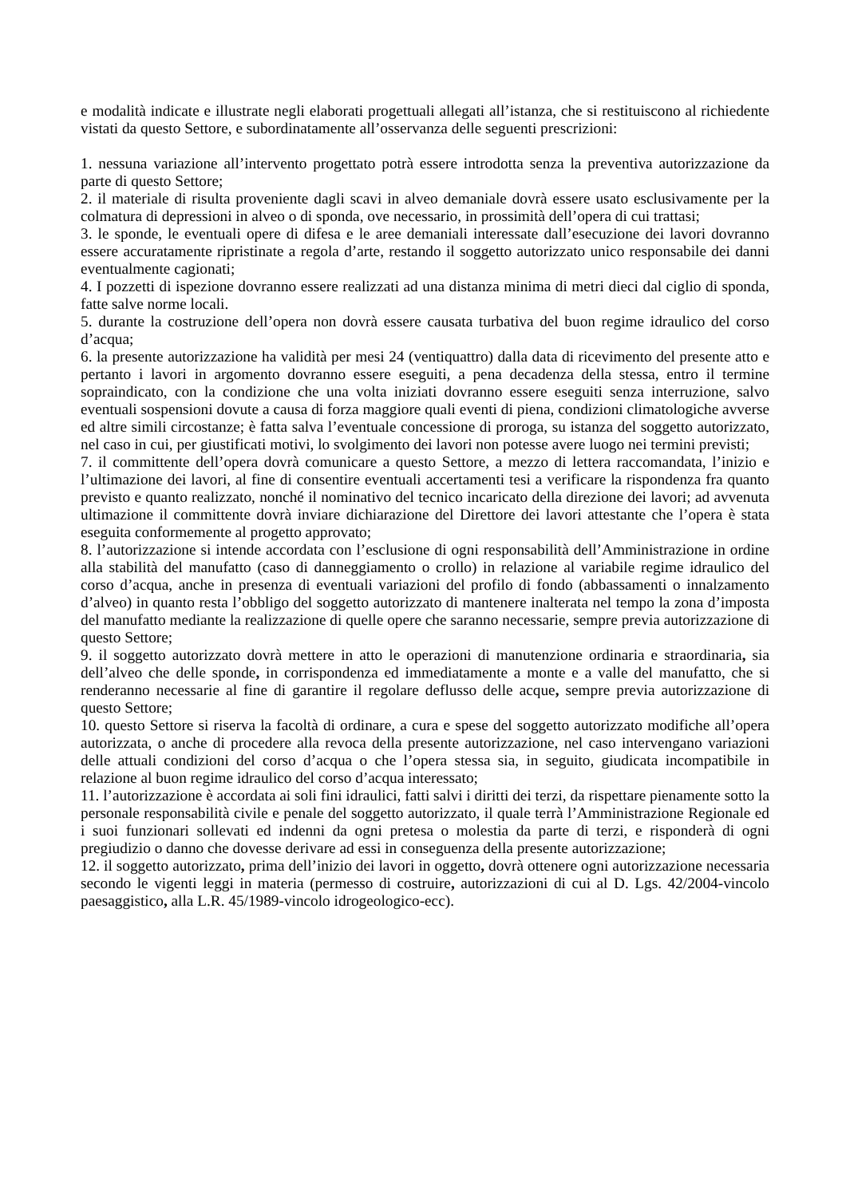e modalità indicate e illustrate negli elaborati progettuali allegati all’istanza, che si restituiscono al richiedente vistati da questo Settore, e subordinatamente all’osservanza delle seguenti prescrizioni:
1. nessuna variazione all’intervento progettato potrà essere introdotta senza la preventiva autorizzazione da parte di questo Settore;
2. il materiale di risulta proveniente dagli scavi in alveo demaniale dovrà essere usato esclusivamente per la colmatura di depressioni in alveo o di sponda, ove necessario, in prossimità dell’opera di cui trattasi;
3. le sponde, le eventuali opere di difesa e le aree demaniali interessate dall’esecuzione dei lavori dovranno essere accuratamente ripristinate a regola d’arte, restando il soggetto autorizzato unico responsabile dei danni eventualmente cagionati;
4. I pozzetti di ispezione dovranno essere realizzati ad una distanza minima di metri dieci dal ciglio di sponda, fatte salve norme locali.
5. durante la costruzione dell’opera non dovrà essere causata turbativa del buon regime idraulico del corso d’acqua;
6. la presente autorizzazione ha validità per mesi 24 (ventiquattro) dalla data di ricevimento del presente atto e pertanto i lavori in argomento dovranno essere eseguiti, a pena decadenza della stessa, entro il termine sopraindicato, con la condizione che una volta iniziati dovranno essere eseguiti senza interruzione, salvo eventuali sospensioni dovute a causa di forza maggiore quali eventi di piena, condizioni climatologiche avverse ed altre simili circostanze; è fatta salva l’eventuale concessione di proroga, su istanza del soggetto autorizzato, nel caso in cui, per giustificati motivi, lo svolgimento dei lavori non potesse avere luogo nei termini previsti;
7. il committente dell’opera dovrà comunicare a questo Settore, a mezzo di lettera raccomandata, l’inizio e l’ultimazione dei lavori, al fine di consentire eventuali accertamenti tesi a verificare la rispondenza fra quanto previsto e quanto realizzato, nonché il nominativo del tecnico incaricato della direzione dei lavori; ad avvenuta ultimazione il committente dovrà inviare dichiarazione del Direttore dei lavori attestante che l’opera è stata eseguita conformemente al progetto approvato;
8. l’autorizzazione si intende accordata con l’esclusione di ogni responsabilità dell’Amministrazione in ordine alla stabilità del manufatto (caso di danneggiamento o crollo) in relazione al variabile regime idraulico del corso d’acqua, anche in presenza di eventuali variazioni del profilo di fondo (abbassamenti o innalzamento d’alveo) in quanto resta l’obbligo del soggetto autorizzato di mantenere inalterata nel tempo la zona d’imposta del manufatto mediante la realizzazione di quelle opere che saranno necessarie, sempre previa autorizzazione di questo Settore;
9. il soggetto autorizzato dovrà mettere in atto le operazioni di manutenzione ordinaria e straordinaria, sia dell’alveo che delle sponde, in corrispondenza ed immediatamente a monte e a valle del manufatto, che si renderanno necessarie al fine di garantire il regolare deflusso delle acque, sempre previa autorizzazione di questo Settore;
10. questo Settore si riserva la facoltà di ordinare, a cura e spese del soggetto autorizzato modifiche all’opera autorizzata, o anche di procedere alla revoca della presente autorizzazione, nel caso intervengano variazioni delle attuali condizioni del corso d’acqua o che l’opera stessa sia, in seguito, giudicata incompatibile in relazione al buon regime idraulico del corso d’acqua interessato;
11. l’autorizzazione è accordata ai soli fini idraulici, fatti salvi i diritti dei terzi, da rispettare pienamente sotto la personale responsabilità civile e penale del soggetto autorizzato, il quale terrà l’Amministrazione Regionale ed i suoi funzionari sollevati ed indenni da ogni pretesa o molestia da parte di terzi, e risponderà di ogni pregiudizio o danno che dovesse derivare ad essi in conseguenza della presente autorizzazione;
12. il soggetto autorizzato, prima dell’inizio dei lavori in oggetto, dovrà ottenere ogni autorizzazione necessaria secondo le vigenti leggi in materia (permesso di costruire, autorizzazioni di cui al D. Lgs. 42/2004-vincolo paesaggistico, alla L.R. 45/1989-vincolo idrogeologico-ecc).